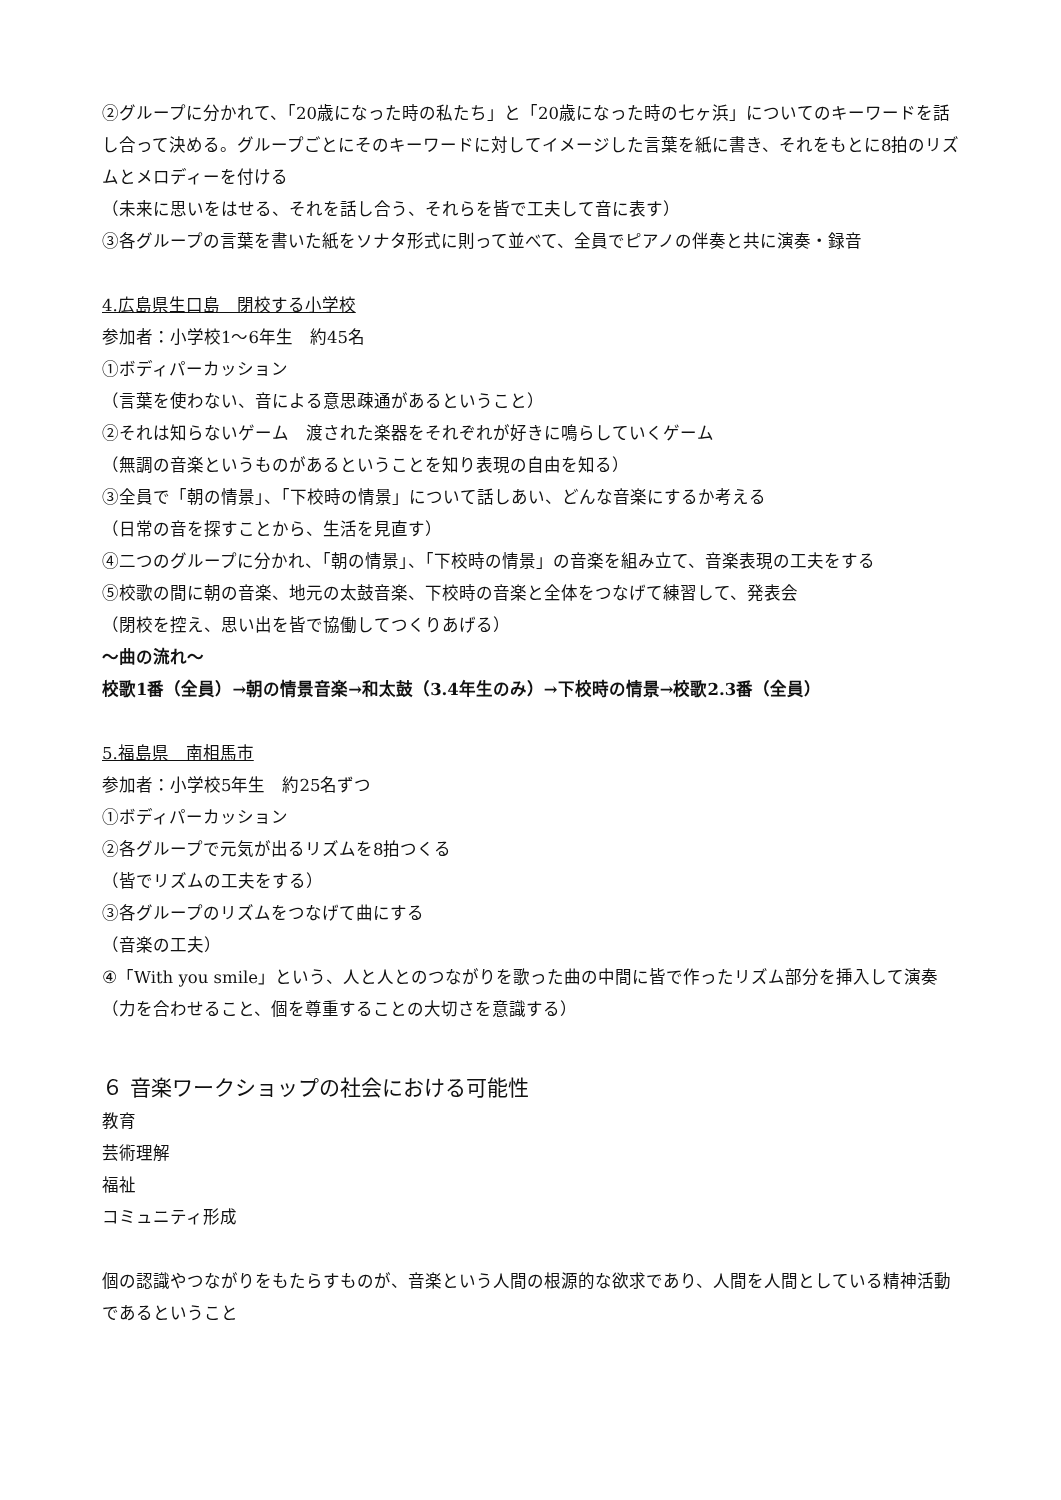②グループに分かれて、「20歳になった時の私たち」と「20歳になった時の七ヶ浜」についてのキーワードを話し合って決める。グループごとにそのキーワードに対してイメージした言葉を紙に書き、それをもとに8拍のリズムとメロディーを付ける
（未来に思いをはせる、それを話し合う、それらを皆で工夫して音に表す）
③各グループの言葉を書いた紙をソナタ形式に則って並べて、全員でピアノの伴奏と共に演奏・録音
4.広島県生口島　閉校する小学校
参加者：小学校1～6年生　約45名
①ボディパーカッション
（言葉を使わない、音による意思疎通があるということ）
②それは知らないゲーム　渡された楽器をそれぞれが好きに鳴らしていくゲーム
（無調の音楽というものがあるということを知り表現の自由を知る）
③全員で「朝の情景」、「下校時の情景」について話しあい、どんな音楽にするか考える
（日常の音を探すことから、生活を見直す）
④二つのグループに分かれ、「朝の情景」、「下校時の情景」の音楽を組み立て、音楽表現の工夫をする
⑤校歌の間に朝の音楽、地元の太鼓音楽、下校時の音楽と全体をつなげて練習して、発表会
（閉校を控え、思い出を皆で協働してつくりあげる）
～曲の流れ～
校歌1番（全員）→朝の情景音楽→和太鼓（3.4年生のみ）→下校時の情景→校歌2.3番（全員）
5.福島県　南相馬市
参加者：小学校5年生　約25名ずつ
①ボディパーカッション
②各グループで元気が出るリズムを8拍つくる
（皆でリズムの工夫をする）
③各グループのリズムをつなげて曲にする
（音楽の工夫）
④「With you smile」という、人と人とのつながりを歌った曲の中間に皆で作ったリズム部分を挿入して演奏
（力を合わせること、個を尊重することの大切さを意識する）
６ 音楽ワークショップの社会における可能性
教育
芸術理解
福祉
コミュニティ形成
個の認識やつながりをもたらすものが、音楽という人間の根源的な欲求であり、人間を人間としている精神活動であるということ